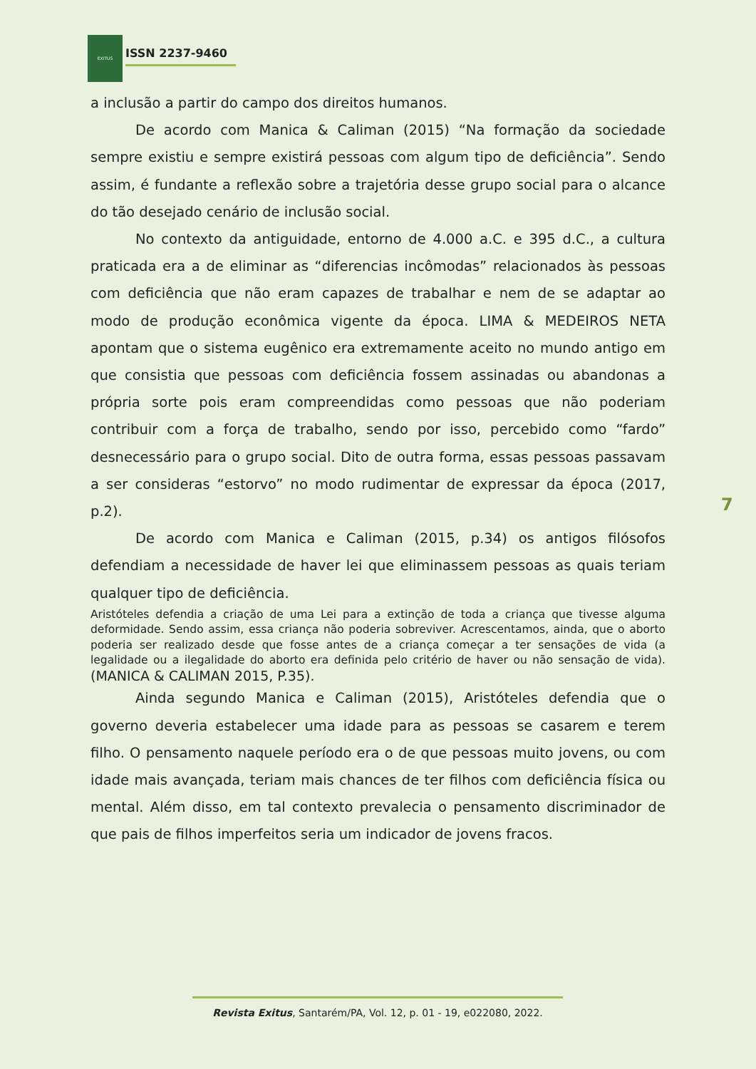EXITUS
ISSN 2237-9460
a inclusão a partir do campo dos direitos humanos.
De acordo com Manica & Caliman (2015) “Na formação da sociedade sempre existiu e sempre existirá pessoas com algum tipo de deficiência”. Sendo assim, é fundante a reflexão sobre a trajetória desse grupo social para o alcance do tão desejado cenário de inclusão social.
No contexto da antiguidade, entorno de 4.000 a.C. e 395 d.C., a cultura praticada era a de eliminar as “diferencias incômodas” relacionados às pessoas com deficiência que não eram capazes de trabalhar e nem de se adaptar ao modo de produção econômica vigente da época. LIMA & MEDEIROS NETA apontam que o sistema eugênico era extremamente aceito no mundo antigo em que consistia que pessoas com deficiência fossem assinadas ou abandonas a própria sorte pois eram compreendidas como pessoas que não poderiam contribuir com a força de trabalho, sendo por isso, percebido como “fardo” desnecessário para o grupo social. Dito de outra forma, essas pessoas passavam a ser consideras “estorvo” no modo rudimentar de expressar da época (2017, p.2).
De acordo com Manica e Caliman (2015, p.34) os antigos filósofos defendiam a necessidade de haver lei que eliminassem pessoas as quais teriam qualquer tipo de deficiência.
Aristóteles defendia a criação de uma Lei para a extinção de toda a criança que tivesse alguma deformidade. Sendo assim, essa criança não poderia sobreviver. Acrescentamos, ainda, que o aborto poderia ser realizado desde que fosse antes de a criança começar a ter sensações de vida (a legalidade ou a ilegalidade do aborto era definida pelo critério de haver ou não sensação de vida). (MANICA & CALIMAN 2015, P.35).
Ainda segundo Manica e Caliman (2015), Aristóteles defendia que o governo deveria estabelecer uma idade para as pessoas se casarem e terem filho. O pensamento naquele período era o de que pessoas muito jovens, ou com idade mais avançada, teriam mais chances de ter filhos com deficiência física ou mental. Além disso, em tal contexto prevalecia o pensamento discriminador de que pais de filhos imperfeitos seria um indicador de jovens fracos.
7
Revista Exitus, Santarém/PA, Vol. 12, p. 01 - 19, e022080, 2022.